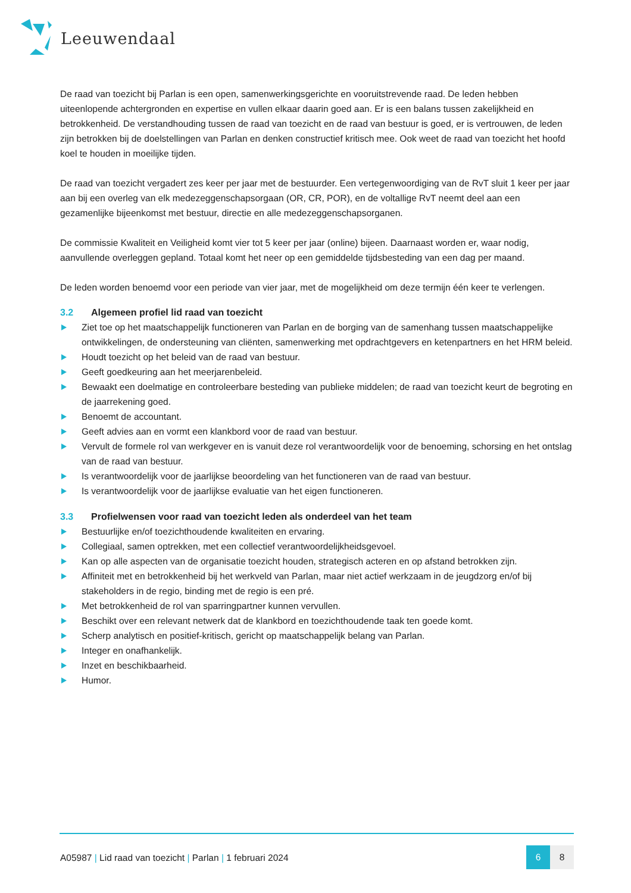Leeuwendaal
De raad van toezicht bij Parlan is een open, samenwerkingsgerichte en vooruitstrevende raad. De leden hebben uiteenlopende achtergronden en expertise en vullen elkaar daarin goed aan. Er is een balans tussen zakelijkheid en betrokkenheid. De verstandhouding tussen de raad van toezicht en de raad van bestuur is goed, er is vertrouwen, de leden zijn betrokken bij de doelstellingen van Parlan en denken constructief kritisch mee. Ook weet de raad van toezicht het hoofd koel te houden in moeilijke tijden.
De raad van toezicht vergadert zes keer per jaar met de bestuurder. Een vertegenwoordiging van de RvT sluit 1 keer per jaar aan bij een overleg van elk medezeggenschapsorgaan (OR, CR, POR), en de voltallige RvT neemt deel aan een gezamenlijke bijeenkomst met bestuur, directie en alle medezeggenschapsorganen.
De commissie Kwaliteit en Veiligheid komt vier tot 5 keer per jaar (online) bijeen. Daarnaast worden er, waar nodig, aanvullende overleggen gepland. Totaal komt het neer op een gemiddelde tijdsbesteding van een dag per maand.
De leden worden benoemd voor een periode van vier jaar, met de mogelijkheid om deze termijn één keer te verlengen.
3.2 Algemeen profiel lid raad van toezicht
Ziet toe op het maatschappelijk functioneren van Parlan en de borging van de samenhang tussen maatschappelijke ontwikkelingen, de ondersteuning van cliënten, samenwerking met opdrachtgevers en ketenpartners en het HRM beleid.
Houdt toezicht op het beleid van de raad van bestuur.
Geeft goedkeuring aan het meerjarenbeleid.
Bewaakt een doelmatige en controleerbare besteding van publieke middelen; de raad van toezicht keurt de begroting en de jaarrekening goed.
Benoemt de accountant.
Geeft advies aan en vormt een klankbord voor de raad van bestuur.
Vervult de formele rol van werkgever en is vanuit deze rol verantwoordelijk voor de benoeming, schorsing en het ontslag van de raad van bestuur.
Is verantwoordelijk voor de jaarlijkse beoordeling van het functioneren van de raad van bestuur.
Is verantwoordelijk voor de jaarlijkse evaluatie van het eigen functioneren.
3.3 Profielwensen voor raad van toezicht leden als onderdeel van het team
Bestuurlijke en/of toezichthoudende kwaliteiten en ervaring.
Collegiaal, samen optrekken, met een collectief verantwoordelijkheidsgevoel.
Kan op alle aspecten van de organisatie toezicht houden, strategisch acteren en op afstand betrokken zijn.
Affiniteit met en betrokkenheid bij het werkveld van Parlan, maar niet actief werkzaam in de jeugdzorg en/of bij stakeholders in de regio, binding met de regio is een pré.
Met betrokkenheid de rol van sparringpartner kunnen vervullen.
Beschikt over een relevant netwerk dat de klankbord en toezichthoudende taak ten goede komt.
Scherp analytisch en positief-kritisch, gericht op maatschappelijk belang van Parlan.
Integer en onafhankelijk.
Inzet en beschikbaarheid.
Humor.
A05987 | Lid raad van toezicht | Parlan | 1 februari 2024
6 8